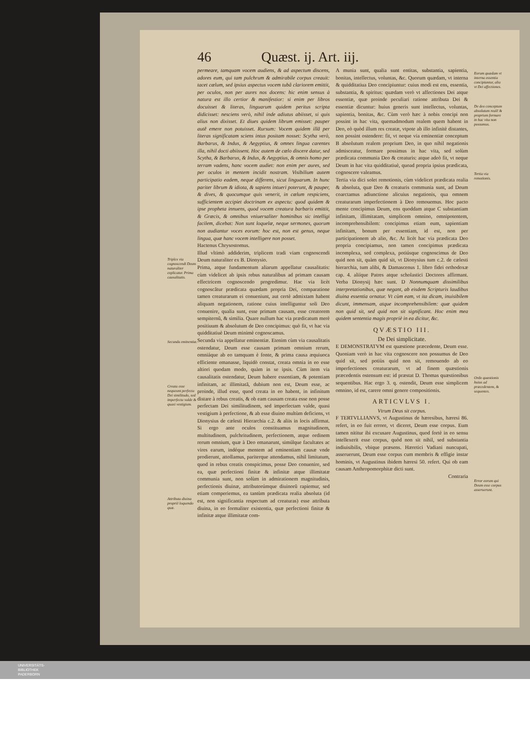46 Quæst. ij. Art. iij.
Triplex via cognoscendi Deum naturaliter explicatur. Prima causalitatis.
Secunda eminentiæ.
Creata esse nequeunt perfecta Dei similitudo, sed imperfecta valde & quasi vestigium.
Attributa diuina propriè loquendo quæ.
permeare, tamquam vocem audiens, & ad aspectum discens, adores eum, qui tam pulchrum & admirabile corpus creauit: tacet cælum, sed ipsius aspectus vocem tubâ clariorem emittit, per oculos, non per aures nos docens: hic enim sensus à natura est illo certior & manifestior: si enim per libros docuisset & literas, linguarum quidem peritus scripta didicisset: nesciens verò, nihil inde adiutus abiisset, si quis alius non dixisset. Et diues quidem librum emisset: pauper autẽ emere non potuisset. Rursum: Vocem quidem illã per literas significatam sciens intus positam nosset: Scytha verò, Barbarus, & Indus, & Aegyptius, & omnes lingua carentes illa, nihil docti abiissent. Hoc autem de cælo discere datur, sed Scytha, & Barbarus, & Indus, & Aegyptius, & omnis homo per terram vadens, hanc vocem audiet: non enim per aures, sed per oculos in mentem incidit nostram. Visibilium autem participatio eadem, neque differens, sicut linguarum. In hunc pariter librum & idiota, & sapiens intueri poterunt, & pauper, & dives, & quocumque quis venerit, in cælum respiciens, sufficientem accipiet doctrinam ex aspectu: quod quidem & ipse propheta innuens, quod vocem creatura barbaris emittit, & Græcis, & omnibus vniuersaliter hominibus sic intelligi facilem, dicebat: Non sunt loquelæ, neque sermones, quorum non audiantur voces eorum: hoc est, non est genus, neque lingua, quæ hanc vocem intelligere non posset.
Hactenus Chrysostomus.
Illud vltimò addiderim, triplicem tradi viam cognoscendi Deum naturaliter ex B. Dionysio.
Prima, atque fundamentum aliarum appellatur causalitatis: cùm videlicet ab ipsis rebus naturalibus ad primam causam effectricem cognoscendo progredimur. Hac via licèt cognoscãtur prædicata quædam propria Dei, comparatione tamen creaturarum ei conueniunt, aut certè admixtam habent aliquam negationem, ratione cuius intelliguntur soli Deo conuenire, qualia sunt, esse primam causam, esse creatorem sempiternũ, & similia. Quare nullum hac via prædicatum merè positiuum & absolutum de Deo concipimus: quò fit, vt hac via quidditatiuè Deum minimè cognoscamus.
Secunda via appellatur eminentiæ. Etenim cùm via causalitatis ostendatur, Deum esse causam primam omnium rerum, omniáque ab eo tamquam è fonte, & prima causa æquiuoca efficiente emanasse, liquidò constat, creata omnia in eo esse altiori quodam modo, quàm in se ipsis. Cùm item via causalitatis ostendatur, Deum habere essentiam, & potentiam infinitam, ac illimitatã, dubium non est, Deum esse, ac proinde, illud esse, quod creata in eo habent, in infinitum distare à rebus creatis, & ob eam causam creata esse non posse perfectam Dei similitudinem, sed imperfectam valde, quasi vestigium à perfectione, & ab esse diuino multùm deficiens, vt Dionysius de cælesti Hierarchia c.2. & aliis in locis affirmat. Si ergo ante oculos constituamus magnitudinem, multitudinem, pulchritudinem, perfectionem, atque ordinem rerum omnium, quæ à Deo emanarunt, simúlque facultates ac vires earum, indéque mentem ad eminentiam causæ vnde prodierunt, attollamus, pariterque attendamus, nihil limitatum, quod in rebus creatis conspicimus, posse Deo conuenire, sed ea, quæ perfectioni finitæ & infinitæ atque illimitatæ communia sunt, non solùm in admirationem magnitudinis, perfectionis diuinæ, attributorúmque diuinorũ rapiemur, sed etiam comperiemus, ea tantùm prædicata realia absoluta (id est, non significantia respectum ad creaturas) esse attributa diuina, in eo formaliter existentia, quæ perfectioni finitæ & infinitæ atque illimitatæ com-
A munia sunt, qualia sunt entitas, substantia, sapientia, bonitas, intellectus, voluntas, &c. Quorum quædam, vt interna & quidditatiua Deo concipiuntur: cuius modi est ens, essentia, substantia, & spiritus: quædam verò vt affectiones Dei atque essentiæ, quæ proinde peculiari ratione attributa Dei & essentiæ dicuntur: huius generis sunt intellectus, voluntas, sapientia, bonitas, &c. Cùm verò hæc à nobis concipi non possint in hac vita, quemadmodum realem quem habent in Deo, eò quòd illum res creatæ, vtpote ab illo infinitè distantes, non possint ostendere: fit, vt neque via eminentiæ conceptum B absolutum realem proprium Deo, in quo nihil negationis admisceatur, formare possimus in hac vita, sed solùm prædicata communia Deo & creaturis: atque adeò fit, vt neque Deum in hac vita quidditatiuè, quoad propria ipsius prædicata, cognoscere valeamus.
Tertia via dici solet remotionis, cùm videlicet prædicata realia & absoluta, quæ Deo & creaturis communia sunt, ad Deum coarctamus adiunctione alicuius negationis, qua omnem creaturarum imperfectionem à Deo remouemus. Hoc pacto mente concipimus Deum, ens quoddam atque C substantiam infinitam, illimitatam, simplicem omnino, omnipotentem, incomprehensibilem: concipimus etiam eum, sapientiam infinitam, bonum per essentiam, id est, non per participationem ab alio, &c. At licèt hac via prædicata Deo propria concipiamus, non tamen concipimus prædicata incomplexa, sed complexa, potiúsque cognoscimus de Deo quid non sit, quàm quid sit, vt Dionysius tum c.2. de cælesti hierarchia, tum alibi, & Damascenus 1. libro fidei orthodoxæ cap. 4. aliíque Patres atque scholastici Doctores affirmant. Verba Dionysij hæc sunt. D Nonnumquam dissimilibus interpretationibus, quæ negant, ab eisdem Scripturis laudibus diuina essentia ornatur. Vt cùm eam, vt ita dicam, inuisibilem dicunt, immensam, atque incomprehensibilem: quæ quidem non quid sit, sed quid non sit significant. Hoc enim mea quidem sententia magis propriè in ea dicitur, &c.
QVÆSTIO III.
De Dei simplicitate.
E DEMONSTRATVM est quæstione præcedente, Deum esse. Quoniam verò in hac vita cognoscere non possumus de Deo quid sit, sed potiùs quid non sit, remouendo ab eo imperfectiones creaturarum, vt ad finem quæstionis præcedentis ostensum est: id præstat D. Thomas quæstionibus sequentibus. Hac ergo 3. q. ostendit, Deum esse simplicem omnino, id est, carere omni genere compositionis.
ARTICVLVS I.
Vtrum Deus sit corpus.
F TERTVLLIANVS, vt Augustinus de hæresibus, hæresi 86. refert, in eo fuit errore, vt diceret, Deum esse corpus. Eum tamen nititur ibi excusare Augustinus, quod fortè in eo sensu intellexerit esse corpus, quòd non sit nihil, sed substantia indiuisibilis, vbique præsens. Hæretici Vadiani nuncupati, asseruerunt, Deum esse corpus cum membris & effigie instar hominis, vt Augustinus ibidem hæresi 50. refert. Qui ob eam causam Anthropomorphitæ dicti sunt.
Contraria
Eorum quædam vt interna essentia concipiuntur, alia vt Dei affectiones.
De deo conceptum absolutum realẽ & proprium formare in hac vita non possumus.
Tertia via remotionis.
Ordo quæstionis huius ad præcedentem, & sequentes.
Error eorum qui Deum esse corpus asseruerunt.
UNIVERSITÄTS-
BIBLIOTHEK
PADERBORN